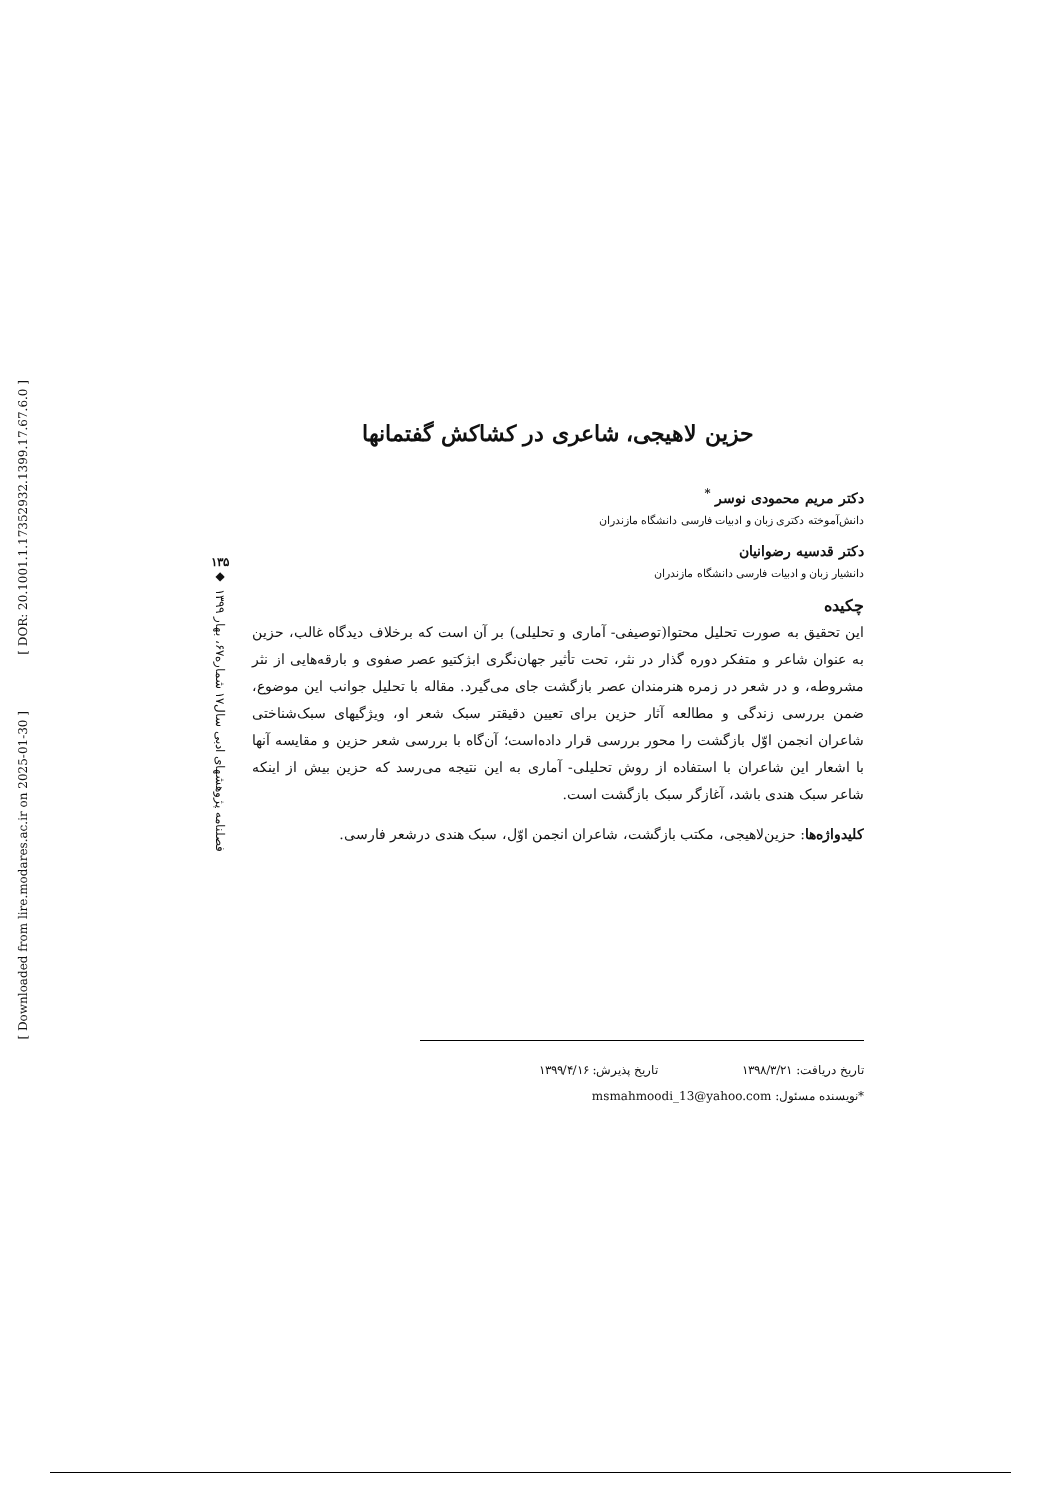[ DOR: 20.1001.1.17352932.1399.17.67.6.0 ]
[ Downloaded from lire.modares.ac.ir on 2025-01-30 ]
۱۳۵
◆
فصلنامه پژوهشهای ادبی سال۱۷ شماره۶۷، بهار ۱۳۹۹
حزین لاهیجی، شاعری در کشاکش گفتمانها
دکتر مریم محمودی نوسر <sup>*</sup>
دانش‌آموخته دکتری زبان و ادبیات فارسی دانشگاه مازندران
دکتر قدسیه رضوانیان
دانشیار زبان و ادبیات فارسی دانشگاه مازندران
چکیده
این تحقیق به صورت تحلیل محتوا(توصیفی- آماری و تحلیلی) بر آن است که برخلاف دیدگاه غالب، حزین به عنوان شاعر و متفکر دوره گذار در نثر، تحت تأثیر جهان‌نگری ابژکتیو عصر صفوی و بارقه‌هایی از نثر مشروطه، و در شعر در زمره هنرمندان عصر بازگشت جای می‌گیرد. مقاله با تحلیل جوانب این موضوع، ضمن بررسی زندگی و مطالعه آثار حزین برای تعیین دقیقتر سبک شعر او، ویژگیهای سبک‌شناختی شاعران انجمن اوّل بازگشت را محور بررسی قرار داده‌است؛ آن‌گاه با بررسی شعر حزین و مقایسه آنها با اشعار این شاعران با استفاده از روش تحلیلی- آماری به این نتیجه می‌رسد که حزین بیش از اینکه شاعر سبک هندی باشد، آغازگر سبک بازگشت است.
کلیدواژه‌ها: حزین‌لاهیجی، مکتب بازگشت، شاعران انجمن اوّل، سبک هندی درشعر فارسی.
تاریخ دریافت: ۱۳۹۸/۳/۲۱ تاریخ پذیرش: ۱۳۹۹/۴/۱۶
*نویسنده مسئول: msmahmoodi_13@yahoo.com